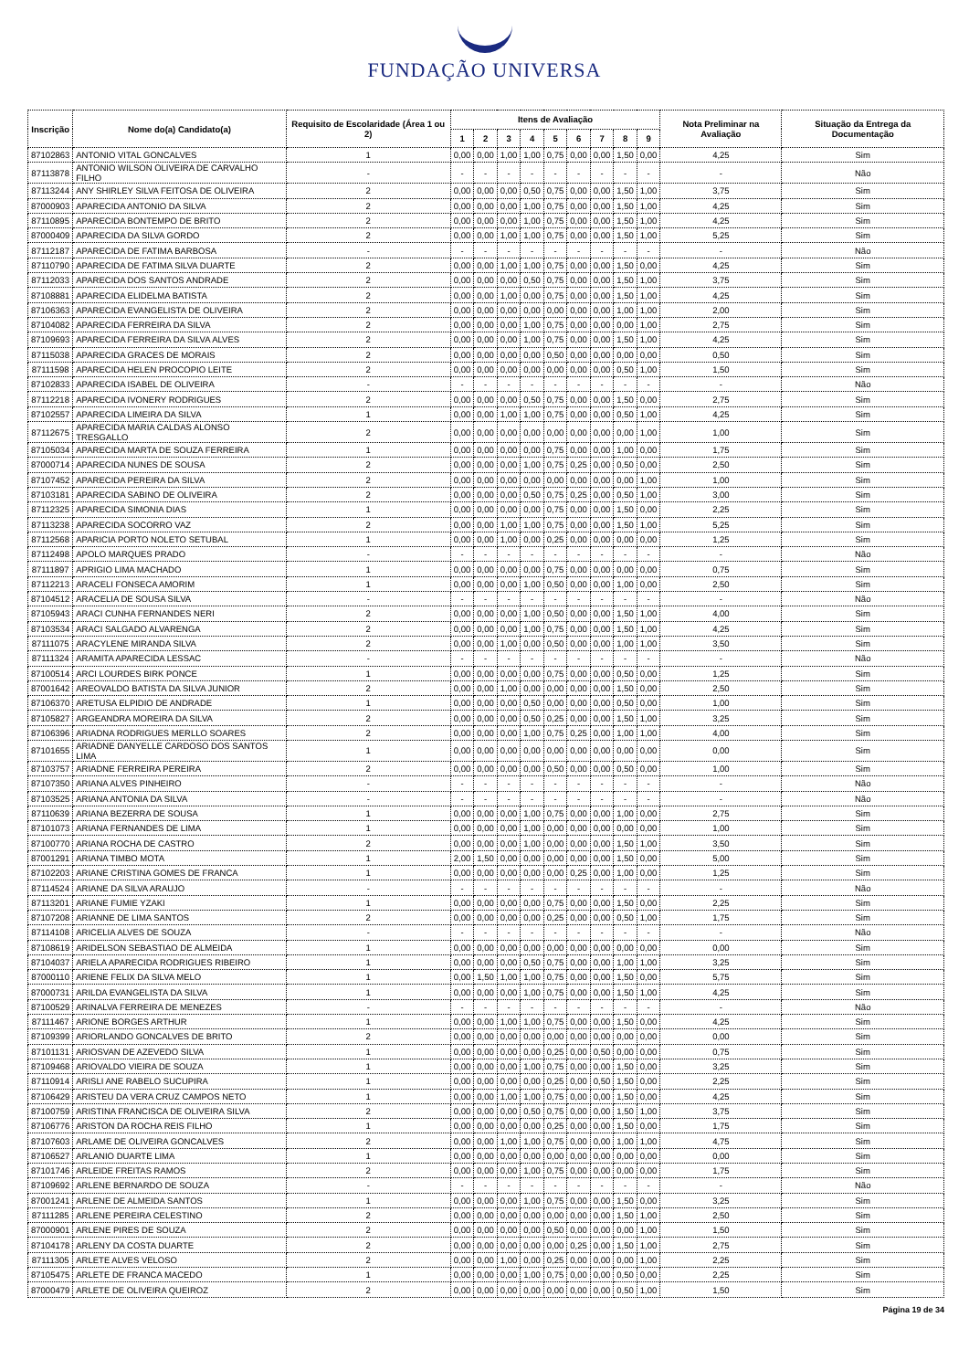FUNDAÇÃO UNIVERSA
| Inscrição | Nome do(a) Candidato(a) | Requisito de Escolaridade (Área 1 ou 2) | Itens de Avaliação | | | | | | | | | Nota Preliminar na Avaliação | Situação da Entrega da Documentação |
| --- | --- | --- | --- | --- | --- | --- | --- | --- | --- | --- | --- | --- | --- |
| | | | 1 | 2 | 3 | 4 | 5 | 6 | 7 | 8 | 9 | | |
| 87102863 | ANTONIO VITAL GONCALVES | 1 | 0,00 | 0,00 | 1,00 | 1,00 | 0,75 | 0,00 | 0,00 | 1,50 | 0,00 | 4,25 | Sim |
| 87113878 | ANTONIO WILSON OLIVEIRA DE CARVALHO FILHO | - | - | - | - | - | - | - | - | - | - | - | Não |
| 87113244 | ANY SHIRLEY SILVA FEITOSA DE OLIVEIRA | 2 | 0,00 | 0,00 | 0,00 | 0,50 | 0,75 | 0,00 | 0,00 | 1,50 | 1,00 | 3,75 | Sim |
| 87000903 | APARECIDA ANTONIO DA SILVA | 2 | 0,00 | 0,00 | 0,00 | 1,00 | 0,75 | 0,00 | 0,00 | 1,50 | 1,00 | 4,25 | Sim |
| 87110895 | APARECIDA BONTEMPO DE BRITO | 2 | 0,00 | 0,00 | 0,00 | 1,00 | 0,75 | 0,00 | 0,00 | 1,50 | 1,00 | 4,25 | Sim |
| 87000409 | APARECIDA DA SILVA GORDO | 2 | 0,00 | 0,00 | 1,00 | 1,00 | 0,75 | 0,00 | 0,00 | 1,50 | 1,00 | 5,25 | Sim |
| 87112187 | APARECIDA DE FATIMA BARBOSA | - | - | - | - | - | - | - | - | - | - | - | Não |
| 87110790 | APARECIDA DE FATIMA SILVA DUARTE | 2 | 0,00 | 0,00 | 1,00 | 1,00 | 0,75 | 0,00 | 0,00 | 1,50 | 0,00 | 4,25 | Sim |
| 87112033 | APARECIDA DOS SANTOS ANDRADE | 2 | 0,00 | 0,00 | 0,00 | 0,50 | 0,75 | 0,00 | 0,00 | 1,50 | 1,00 | 3,75 | Sim |
| 87108881 | APARECIDA ELIDELMA BATISTA | 2 | 0,00 | 0,00 | 1,00 | 0,00 | 0,75 | 0,00 | 0,00 | 1,50 | 1,00 | 4,25 | Sim |
| 87106363 | APARECIDA EVANGELISTA DE OLIVEIRA | 2 | 0,00 | 0,00 | 0,00 | 0,00 | 0,00 | 0,00 | 0,00 | 1,00 | 1,00 | 2,00 | Sim |
| 87104082 | APARECIDA FERREIRA DA SILVA | 2 | 0,00 | 0,00 | 0,00 | 1,00 | 0,75 | 0,00 | 0,00 | 0,00 | 1,00 | 2,75 | Sim |
| 87109693 | APARECIDA FERREIRA DA SILVA ALVES | 2 | 0,00 | 0,00 | 0,00 | 1,00 | 0,75 | 0,00 | 0,00 | 1,50 | 1,00 | 4,25 | Sim |
| 87115038 | APARECIDA GRACES DE MORAIS | 2 | 0,00 | 0,00 | 0,00 | 0,00 | 0,50 | 0,00 | 0,00 | 0,00 | 0,00 | 0,50 | Sim |
| 87111598 | APARECIDA HELEN PROCOPIO LEITE | 2 | 0,00 | 0,00 | 0,00 | 0,00 | 0,00 | 0,00 | 0,00 | 0,50 | 1,00 | 1,50 | Sim |
| 87102833 | APARECIDA ISABEL DE OLIVEIRA | - | - | - | - | - | - | - | - | - | - | - | Não |
| 87112218 | APARECIDA IVONERY RODRIGUES | 2 | 0,00 | 0,00 | 0,00 | 0,50 | 0,75 | 0,00 | 0,00 | 1,50 | 0,00 | 2,75 | Sim |
| 87102557 | APARECIDA LIMEIRA DA SILVA | 1 | 0,00 | 0,00 | 1,00 | 1,00 | 0,75 | 0,00 | 0,00 | 0,50 | 1,00 | 4,25 | Sim |
| 87112675 | APARECIDA MARIA CALDAS ALONSO TRESGALLO | 2 | 0,00 | 0,00 | 0,00 | 0,00 | 0,00 | 0,00 | 0,00 | 0,00 | 1,00 | 1,00 | Sim |
| 87105034 | APARECIDA MARTA DE SOUZA FERREIRA | 1 | 0,00 | 0,00 | 0,00 | 0,00 | 0,75 | 0,00 | 0,00 | 1,00 | 0,00 | 1,75 | Sim |
| 87000714 | APARECIDA NUNES DE SOUSA | 2 | 0,00 | 0,00 | 0,00 | 1,00 | 0,75 | 0,25 | 0,00 | 0,50 | 0,00 | 2,50 | Sim |
| 87107452 | APARECIDA PEREIRA DA SILVA | 2 | 0,00 | 0,00 | 0,00 | 0,00 | 0,00 | 0,00 | 0,00 | 0,00 | 1,00 | 1,00 | Sim |
| 87103181 | APARECIDA SABINO DE OLIVEIRA | 2 | 0,00 | 0,00 | 0,00 | 0,50 | 0,75 | 0,25 | 0,00 | 0,50 | 1,00 | 3,00 | Sim |
| 87112325 | APARECIDA SIMONIA DIAS | 1 | 0,00 | 0,00 | 0,00 | 0,00 | 0,75 | 0,00 | 0,00 | 1,50 | 0,00 | 2,25 | Sim |
| 87113238 | APARECIDA SOCORRO VAZ | 2 | 0,00 | 0,00 | 1,00 | 1,00 | 0,75 | 0,00 | 0,00 | 1,50 | 1,00 | 5,25 | Sim |
| 87112568 | APARICIA PORTO NOLETO SETUBAL | 1 | 0,00 | 0,00 | 1,00 | 0,00 | 0,25 | 0,00 | 0,00 | 0,00 | 0,00 | 1,25 | Sim |
| 87112498 | APOLO MARQUES PRADO | - | - | - | - | - | - | - | - | - | - | - | Não |
| 87111897 | APRIGIO LIMA MACHADO | 1 | 0,00 | 0,00 | 0,00 | 0,00 | 0,75 | 0,00 | 0,00 | 0,00 | 0,00 | 0,75 | Sim |
| 87112213 | ARACELI FONSECA AMORIM | 1 | 0,00 | 0,00 | 0,00 | 1,00 | 0,50 | 0,00 | 0,00 | 1,00 | 0,00 | 2,50 | Sim |
| 87104512 | ARACELIA DE SOUSA SILVA | - | - | - | - | - | - | - | - | - | - | - | Não |
| 87105943 | ARACI CUNHA FERNANDES NERI | 2 | 0,00 | 0,00 | 0,00 | 1,00 | 0,50 | 0,00 | 0,00 | 1,50 | 1,00 | 4,00 | Sim |
| 87103534 | ARACI SALGADO ALVARENGA | 2 | 0,00 | 0,00 | 0,00 | 1,00 | 0,75 | 0,00 | 0,00 | 1,50 | 1,00 | 4,25 | Sim |
| 87111075 | ARACYLENE MIRANDA SILVA | 2 | 0,00 | 0,00 | 1,00 | 0,00 | 0,50 | 0,00 | 0,00 | 1,00 | 1,00 | 3,50 | Sim |
| 87111324 | ARAMITA APARECIDA LESSAC | - | - | - | - | - | - | - | - | - | - | - | Não |
| 87100514 | ARCI LOURDES BIRK PONCE | 1 | 0,00 | 0,00 | 0,00 | 0,00 | 0,75 | 0,00 | 0,00 | 0,50 | 0,00 | 1,25 | Sim |
| 87001642 | AREOVALDO BATISTA DA SILVA JUNIOR | 2 | 0,00 | 0,00 | 1,00 | 0,00 | 0,00 | 0,00 | 0,00 | 1,50 | 0,00 | 2,50 | Sim |
| 87106370 | ARETUSA ELPIDIO DE ANDRADE | 1 | 0,00 | 0,00 | 0,00 | 0,50 | 0,00 | 0,00 | 0,00 | 0,50 | 0,00 | 1,00 | Sim |
| 87105827 | ARGEANDRA MOREIRA DA SILVA | 2 | 0,00 | 0,00 | 0,00 | 0,50 | 0,25 | 0,00 | 0,00 | 1,50 | 1,00 | 3,25 | Sim |
| 87106396 | ARIADNA RODRIGUES MERLLO SOARES | 2 | 0,00 | 0,00 | 0,00 | 1,00 | 0,75 | 0,25 | 0,00 | 1,00 | 1,00 | 4,00 | Sim |
| 87101655 | ARIADNE DANYELLE CARDOSO DOS SANTOS LIMA | 1 | 0,00 | 0,00 | 0,00 | 0,00 | 0,00 | 0,00 | 0,00 | 0,00 | 0,00 | 0,00 | Sim |
| 87103757 | ARIADNE FERREIRA PEREIRA | 2 | 0,00 | 0,00 | 0,00 | 0,00 | 0,50 | 0,00 | 0,00 | 0,50 | 0,00 | 1,00 | Sim |
| 87107350 | ARIANA ALVES PINHEIRO | - | - | - | - | - | - | - | - | - | - | - | Não |
| 87103525 | ARIANA ANTONIA DA SILVA | - | - | - | - | - | - | - | - | - | - | - | Não |
| 87110639 | ARIANA BEZERRA DE SOUSA | 1 | 0,00 | 0,00 | 0,00 | 1,00 | 0,75 | 0,00 | 0,00 | 1,00 | 0,00 | 2,75 | Sim |
| 87101073 | ARIANA FERNANDES DE LIMA | 1 | 0,00 | 0,00 | 0,00 | 1,00 | 0,00 | 0,00 | 0,00 | 0,00 | 0,00 | 1,00 | Sim |
| 87100770 | ARIANA ROCHA DE CASTRO | 2 | 0,00 | 0,00 | 0,00 | 1,00 | 0,00 | 0,00 | 0,00 | 1,50 | 1,00 | 3,50 | Sim |
| 87001291 | ARIANA TIMBO MOTA | 1 | 2,00 | 1,50 | 0,00 | 0,00 | 0,00 | 0,00 | 0,00 | 1,50 | 0,00 | 5,00 | Sim |
| 87102203 | ARIANE CRISTINA GOMES DE FRANCA | 1 | 0,00 | 0,00 | 0,00 | 0,00 | 0,00 | 0,25 | 0,00 | 1,00 | 0,00 | 1,25 | Sim |
| 87114524 | ARIANE DA SILVA ARAUJO | - | - | - | - | - | - | - | - | - | - | - | Não |
| 87113201 | ARIANE FUMIE YZAKI | 1 | 0,00 | 0,00 | 0,00 | 0,00 | 0,75 | 0,00 | 0,00 | 1,50 | 0,00 | 2,25 | Sim |
| 87107208 | ARIANNE DE LIMA SANTOS | 2 | 0,00 | 0,00 | 0,00 | 0,00 | 0,25 | 0,00 | 0,00 | 0,50 | 1,00 | 1,75 | Sim |
| 87114108 | ARICELIA ALVES DE SOUZA | - | - | - | - | - | - | - | - | - | - | - | Não |
| 87108619 | ARIDELSON SEBASTIAO DE ALMEIDA | 1 | 0,00 | 0,00 | 0,00 | 0,00 | 0,00 | 0,00 | 0,00 | 0,00 | 0,00 | 0,00 | Sim |
| 87104037 | ARIELA APARECIDA RODRIGUES RIBEIRO | 1 | 0,00 | 0,00 | 0,00 | 0,50 | 0,75 | 0,00 | 0,00 | 1,00 | 1,00 | 3,25 | Sim |
| 87000110 | ARIENE FELIX DA SILVA MELO | 1 | 0,00 | 1,50 | 1,00 | 1,00 | 0,75 | 0,00 | 0,00 | 1,50 | 0,00 | 5,75 | Sim |
| 87000731 | ARILDA EVANGELISTA DA SILVA | 1 | 0,00 | 0,00 | 0,00 | 1,00 | 0,75 | 0,00 | 0,00 | 1,50 | 1,00 | 4,25 | Sim |
| 87100529 | ARINALVA FERREIRA DE MENEZES | - | - | - | - | - | - | - | - | - | - | - | Não |
| 87111467 | ARIONE BORGES ARTHUR | 1 | 0,00 | 0,00 | 1,00 | 1,00 | 0,75 | 0,00 | 0,00 | 1,50 | 0,00 | 4,25 | Sim |
| 87109399 | ARIORLANDO GONCALVES DE BRITO | 2 | 0,00 | 0,00 | 0,00 | 0,00 | 0,00 | 0,00 | 0,00 | 0,00 | 0,00 | 0,00 | Sim |
| 87101131 | ARIOSVAN DE AZEVEDO SILVA | 1 | 0,00 | 0,00 | 0,00 | 0,00 | 0,25 | 0,00 | 0,50 | 0,00 | 0,00 | 0,75 | Sim |
| 87109468 | ARIOVALDO VIEIRA DE SOUZA | 1 | 0,00 | 0,00 | 0,00 | 1,00 | 0,75 | 0,00 | 0,00 | 1,50 | 0,00 | 3,25 | Sim |
| 87110914 | ARISLI ANE RABELO SUCUPIRA | 1 | 0,00 | 0,00 | 0,00 | 0,00 | 0,25 | 0,00 | 0,50 | 1,50 | 0,00 | 2,25 | Sim |
| 87106429 | ARISTEU DA VERA CRUZ CAMPOS NETO | 1 | 0,00 | 0,00 | 1,00 | 1,00 | 0,75 | 0,00 | 0,00 | 1,50 | 0,00 | 4,25 | Sim |
| 87100759 | ARISTINA FRANCISCA DE OLIVEIRA SILVA | 2 | 0,00 | 0,00 | 0,00 | 0,50 | 0,75 | 0,00 | 0,00 | 1,50 | 1,00 | 3,75 | Sim |
| 87106776 | ARISTON DA ROCHA REIS FILHO | 1 | 0,00 | 0,00 | 0,00 | 0,00 | 0,25 | 0,00 | 0,00 | 1,50 | 0,00 | 1,75 | Sim |
| 87107603 | ARLAME DE OLIVEIRA GONCALVES | 2 | 0,00 | 0,00 | 1,00 | 1,00 | 0,75 | 0,00 | 0,00 | 1,00 | 1,00 | 4,75 | Sim |
| 87106527 | ARLANIO DUARTE LIMA | 1 | 0,00 | 0,00 | 0,00 | 0,00 | 0,00 | 0,00 | 0,00 | 0,00 | 0,00 | 0,00 | Sim |
| 87101746 | ARLEIDE FREITAS RAMOS | 2 | 0,00 | 0,00 | 0,00 | 1,00 | 0,75 | 0,00 | 0,00 | 0,00 | 0,00 | 1,75 | Sim |
| 87109692 | ARLENE BERNARDO DE SOUZA | - | - | - | - | - | - | - | - | - | - | - | Não |
| 87001241 | ARLENE DE ALMEIDA SANTOS | 1 | 0,00 | 0,00 | 0,00 | 1,00 | 0,75 | 0,00 | 0,00 | 1,50 | 0,00 | 3,25 | Sim |
| 87111285 | ARLENE PEREIRA CELESTINO | 2 | 0,00 | 0,00 | 0,00 | 0,00 | 0,00 | 0,00 | 0,00 | 1,50 | 1,00 | 2,50 | Sim |
| 87000901 | ARLENE PIRES DE SOUZA | 2 | 0,00 | 0,00 | 0,00 | 0,00 | 0,50 | 0,00 | 0,00 | 0,00 | 1,00 | 1,50 | Sim |
| 87104178 | ARLENY DA COSTA DUARTE | 2 | 0,00 | 0,00 | 0,00 | 0,00 | 0,00 | 0,25 | 0,00 | 1,50 | 1,00 | 2,75 | Sim |
| 87111305 | ARLETE ALVES VELOSO | 2 | 0,00 | 0,00 | 1,00 | 0,00 | 0,25 | 0,00 | 0,00 | 0,00 | 1,00 | 2,25 | Sim |
| 87105475 | ARLETE DE FRANCA MACEDO | 1 | 0,00 | 0,00 | 0,00 | 1,00 | 0,75 | 0,00 | 0,00 | 0,50 | 0,00 | 2,25 | Sim |
| 87000479 | ARLETE DE OLIVEIRA QUEIROZ | 2 | 0,00 | 0,00 | 0,00 | 0,00 | 0,00 | 0,00 | 0,00 | 0,50 | 1,00 | 1,50 | Sim |
Página 19 de 34